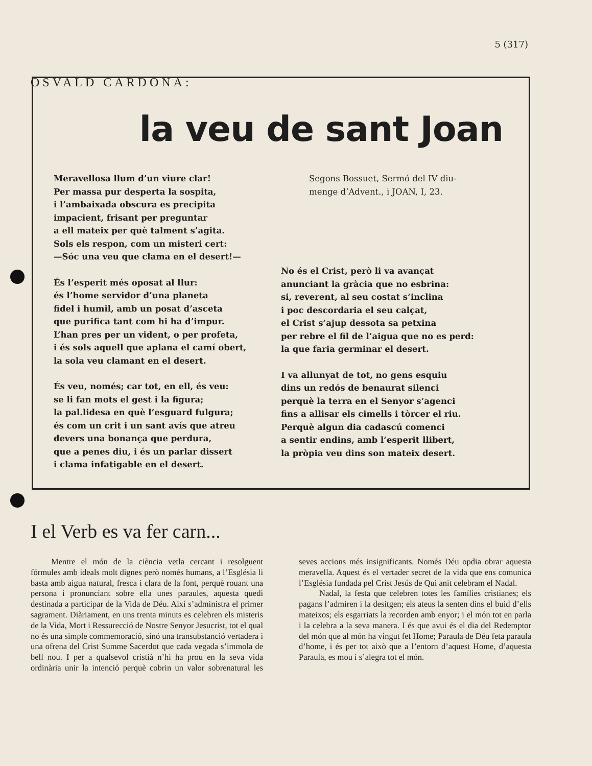5 (317)
la veu de sant Joan
Meravellosa llum d’un viure clar!
Per massa pur desperta la sospita,
i l’ambaixada obscura es precipita
impacient, frisant per preguntar
a ell mateix per què talment s’agita.
Sols els respon, com un misteri cert:
—Sóc una veu que clama en el desert!—
És l’esperit més oposat al llur:
és l’home servidor d’una planeta
fidel i humil, amb un posat d’asceta
que purifica tant com hi ha d’impur.
L’han pres per un vident, o per profeta,
i és sols aquell que aplana el camí obert,
la sola veu clamant en el desert.
És veu, només; car tot, en ell, és veu:
se li fan mots el gest i la figura;
la pal.lidesa en què l’esguard fulgura;
és com un crit i un sant avís que atreu
devers una bonança que perdura,
que a penes diu, i és un parlar dissert
i clama infatigable en el desert.
Segons Bossuet, Sermó del IV diu-
menge d’Advent., i JOAN, I, 23.
No és el Crist, però li va avançat
anunciant la gràcia que no esbrina:
si, reverent, al seu costat s’inclina
i poc descordaria el seu calçat,
el Crist s’ajup dessota sa petxina
per rebre el fil de l’aigua que no es perd:
la que faria germinar el desert.
I va allunyat de tot, no gens esquiu
dins un redós de benaurat silenci
perquè la terra en el Senyor s’agenci
fins a allisar els cimells i tòrcer el riu.
Perquè algun dia cadascú comenci
a sentir endins, amb l’esperit llibert,
la pròpia veu dins son mateix desert.
OSVALD CARDONA:
I el Verb es va fer carn...
Mentre el món de la ciència vetla cercant i resolguent fórmules amb ideals molt dignes però només humans, a l’Església li basta amb aigua natural, fresca i clara de la font, perquè rouant una persona i pronunciant sobre ella unes paraules, aquesta quedi destinada a participar de la Vida de Déu. Així s’administra el primer sagrament. Diàriament, en uns trenta minuts es celebren els misteris de la Vida, Mort i Ressurecció de Nostre Senyor Jesucrist, tot el qual no és una simple commemoració, sinó una transubstanció vertadera i una ofrena del Crist Summe Sacerdot que cada vegada s’immola de bell nou. I per a qualsevol cristià n’hi ha prou en la seva vida ordinària unir la intenció perquè cobrin un valor sobrenatural les seves accions més insignificants. Només Déu opdia obrar aquesta meravella. Aquest és el vertader secret de la vida que ens comunica l’Església fundada pel Crist Jesús de Qui anit celebram el Nadal.
Nadal, la festa que celebren totes les famílies cristianes; els pagans l’admiren i la desitgen; els ateus la senten dins el buid d’ells mateixos; els esgarriats la recorden amb enyor; i el món tot en parla i la celebra a la seva manera. I és que avui és el dia del Redemptor del món que al món ha vingut fet Home; Paraula de Déu feta paraula d’home, i és per tot això que a l’entorn d’aquest Home, d’aquesta Paraula, es mou i s’alegra tot el món.